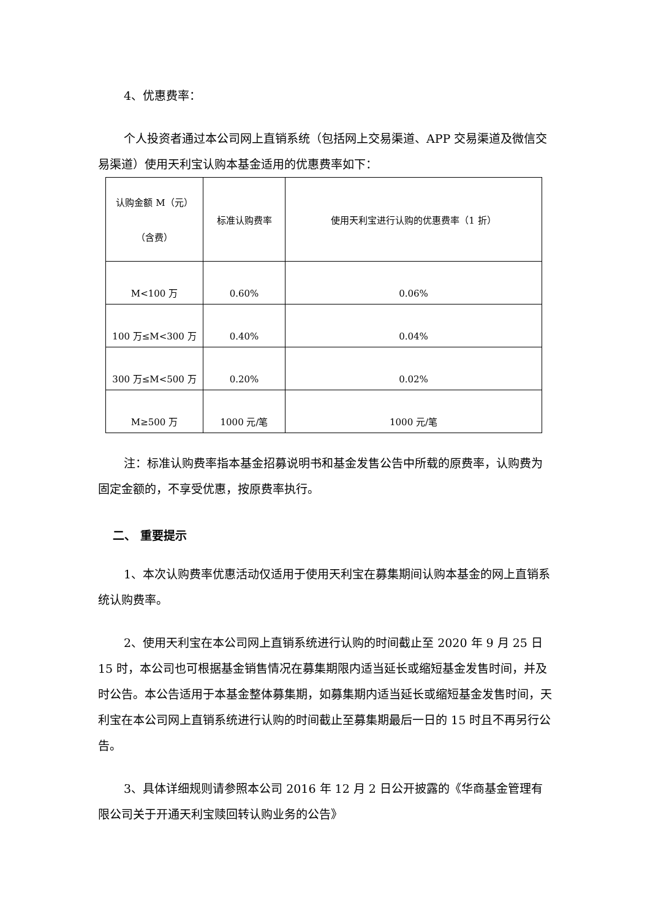4、优惠费率：
个人投资者通过本公司网上直销系统（包括网上交易渠道、APP 交易渠道及微信交易渠道）使用天利宝认购本基金适用的优惠费率如下：
| 认购金额 M（元） （含费） | 标准认购费率 | 使用天利宝进行认购的优惠费率（1 折） |
| M<100 万 | 0.60% | 0.06% |
| 100 万≤M<300 万 | 0.40% | 0.04% |
| 300 万≤M<500 万 | 0.20% | 0.02% |
| M≥500 万 | 1000 元/笔 | 1000 元/笔 |
注：标准认购费率指本基金招募说明书和基金发售公告中所载的原费率，认购费为固定金额的，不享受优惠，按原费率执行。
二、 重要提示
1、本次认购费率优惠活动仅适用于使用天利宝在募集期间认购本基金的网上直销系统认购费率。
2、使用天利宝在本公司网上直销系统进行认购的时间截止至 2020 年 9 月 25 日 15 时，本公司也可根据基金销售情况在募集期限内适当延长或缩短基金发售时间，并及时公告。本公告适用于本基金整体募集期，如募集期内适当延长或缩短基金发售时间，天利宝在本公司网上直销系统进行认购的时间截止至募集期最后一日的 15 时且不再另行公告。
3、具体详细规则请参照本公司 2016 年 12 月 2 日公开披露的《华商基金管理有限公司关于开通天利宝赎回转认购业务的公告》